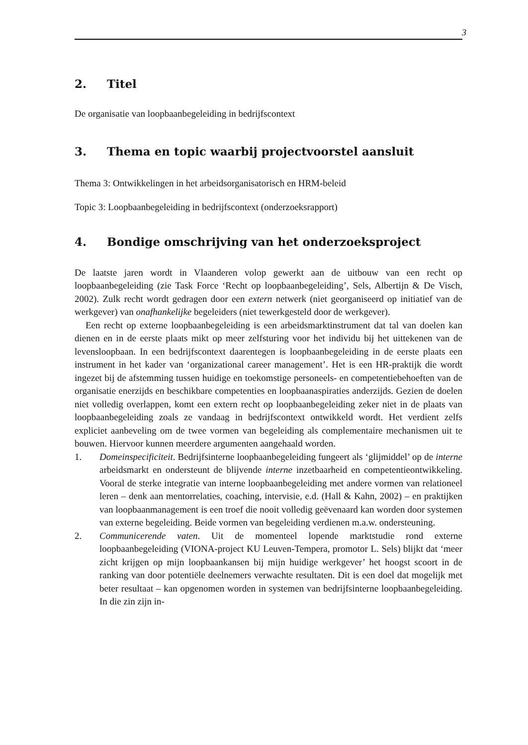3
2. Titel
De organisatie van loopbaanbegeleiding in bedrijfscontext
3. Thema en topic waarbij projectvoorstel aansluit
Thema 3: Ontwikkelingen in het arbeidsorganisatorisch en HRM-beleid
Topic 3: Loopbaanbegeleiding in bedrijfscontext (onderzoeksrapport)
4. Bondige omschrijving van het onderzoeksproject
De laatste jaren wordt in Vlaanderen volop gewerkt aan de uitbouw van een recht op loopbaanbegeleiding (zie Task Force ‘Recht op loopbaanbegeleiding’, Sels, Albertijn & De Visch, 2002). Zulk recht wordt gedragen door een extern netwerk (niet georganiseerd op initiatief van de werkgever) van onafhankelijke begeleiders (niet tewerkgesteld door de werkgever).
Een recht op externe loopbaanbegeleiding is een arbeidsmarktinstrument dat tal van doelen kan dienen en in de eerste plaats mikt op meer zelfsturing voor het individu bij het uittekenen van de levensloopbaan. In een bedrijfscontext daarentegen is loopbaanbegeleiding in de eerste plaats een instrument in het kader van ‘organizational career management’. Het is een HR-praktijk die wordt ingezet bij de afstemming tussen huidige en toekomstige personeels- en competentiebehoeften van de organisatie enerzijds en beschikbare competenties en loopbaanaspiraties anderzijds. Gezien de doelen niet volledig overlappen, komt een extern recht op loopbaanbegeleiding zeker niet in de plaats van loopbaanbegeleiding zoals ze vandaag in bedrijfscontext ontwikkeld wordt. Het verdient zelfs expliciet aanbeveling om de twee vormen van begeleiding als complementaire mechanismen uit te bouwen. Hiervoor kunnen meerdere argumenten aangehaald worden.
1. Domeinspecificiteit. Bedrijfsinterne loopbaanbegeleiding fungeert als ‘glijmiddel’ op de interne arbeidsmarkt en ondersteunt de blijvende interne inzetbaarheid en competentieontwikkeling. Vooral de sterke integratie van interne loopbaanbegeleiding met andere vormen van relationeel leren – denk aan mentorrelaties, coaching, intervisie, e.d. (Hall & Kahn, 2002) – en praktijken van loopbaanmanagement is een troef die nooit volledig geëvenaard kan worden door systemen van externe begeleiding. Beide vormen van begeleiding verdienen m.a.w. ondersteuning.
2. Communicerende vaten. Uit de momenteel lopende marktstudie rond externe loopbaanbegeleiding (VIONA-project KU Leuven-Tempera, promotor L. Sels) blijkt dat ‘meer zicht krijgen op mijn loopbaankansen bij mijn huidige werkgever’ het hoogst scoort in de ranking van door potentiële deelnemers verwachte resultaten. Dit is een doel dat mogelijk met beter resultaat – kan opgenomen worden in systemen van bedrijfsinterne loopbaanbegeleiding. In die zin zijn in-